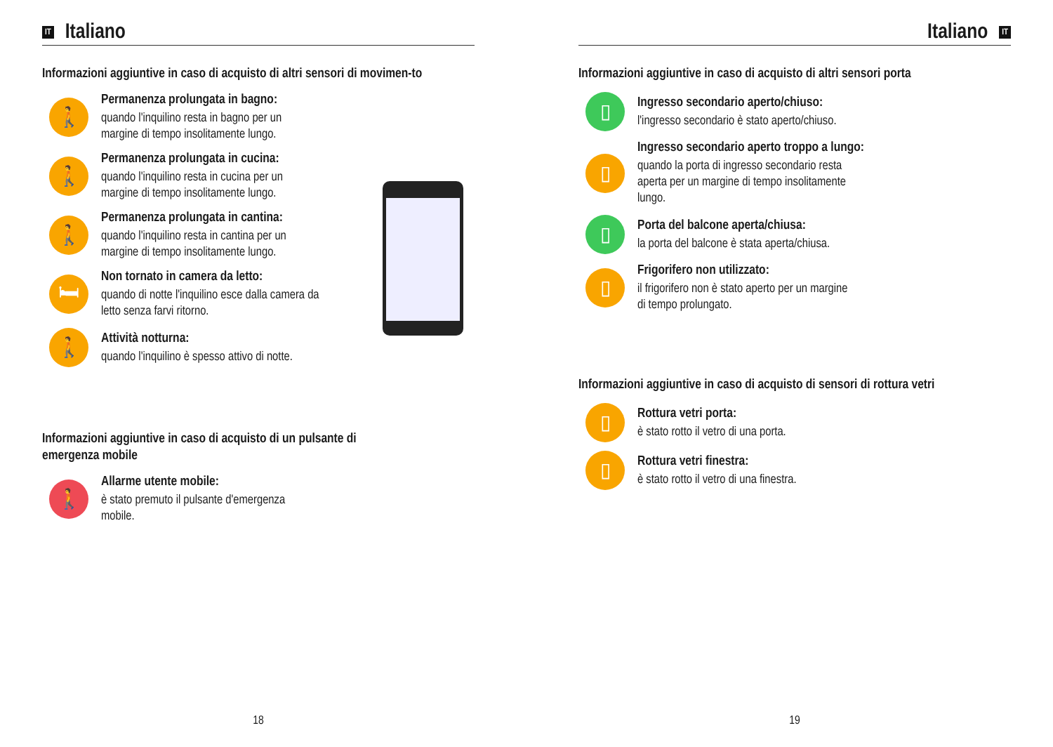IT Italiano
Informazioni aggiuntive in caso di acquisto di altri sensori di movimen-to
🚶
Permanenza prolungata in bagno:
quando l'inquilino resta in bagno per un
margine di tempo insolitamente lungo.
🚶
Permanenza prolungata in cucina:
quando l'inquilino resta in cucina per un
margine di tempo insolitamente lungo.
🚶
Permanenza prolungata in cantina:
quando l'inquilino resta in cantina per un
margine di tempo insolitamente lungo.
🛏
Non tornato in camera da letto:
quando di notte l'inquilino esce dalla camera da
letto senza farvi ritorno.
🚶
Attività notturna:
quando l'inquilino è spesso attivo di notte.
Informazioni aggiuntive in caso di acquisto di un pulsante di
emergenza mobile
🚶
Allarme utente mobile:
è stato premuto il pulsante d'emergenza
mobile.
18
Italiano IT
Informazioni aggiuntive in caso di acquisto di altri sensori porta
▯
Ingresso secondario aperto/chiuso:
l'ingresso secondario è stato aperto/chiuso.
▯
Ingresso secondario aperto troppo a lungo:
quando la porta di ingresso secondario resta
aperta per un margine di tempo insolitamente
lungo.
▯
Porta del balcone aperta/chiusa:
la porta del balcone è stata aperta/chiusa.
▯
Frigorifero non utilizzato:
il frigorifero non è stato aperto per un margine
di tempo prolungato.
Informazioni aggiuntive in caso di acquisto di sensori di rottura vetri
▯
Rottura vetri porta:
è stato rotto il vetro di una porta.
▯
Rottura vetri finestra:
è stato rotto il vetro di una finestra.
19